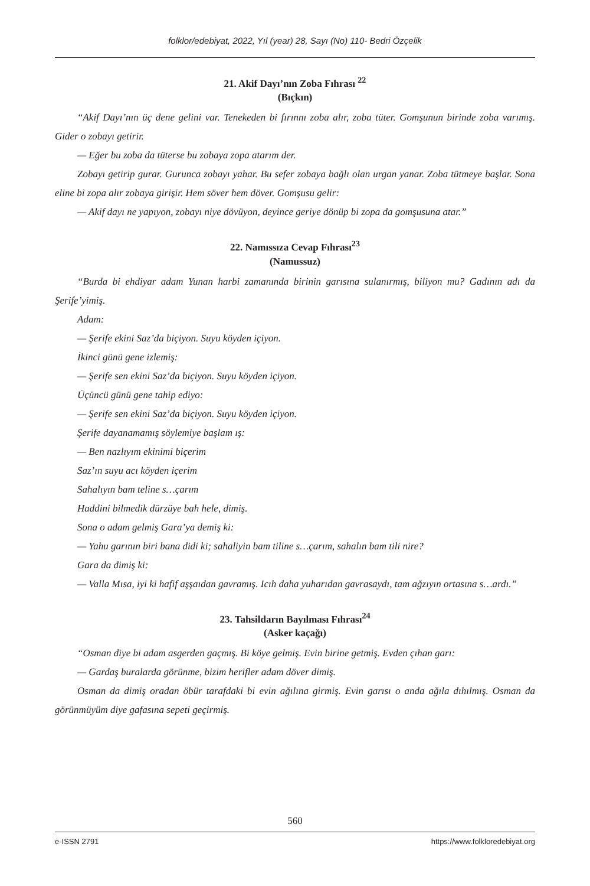folklor/edebiyat, 2022, Yıl (year) 28, Sayı (No) 110- Bedri Özçelik
21. Akif Dayı’nın Zoba Fıhrası <sup>22</sup>
(Bıçkın)
“Akif Dayı’nın üç dene gelini var. Tenekeden bi fırınnı zoba alır, zoba tüter. Gomşunun birinde zoba varımış. Gider o zobayı getirir.
— Eğer bu zoba da tüterse bu zobaya zopa atarım der.
Zobayı getirip gurar. Gurunca zobayı yahar. Bu sefer zobaya bağlı olan urgan yanar. Zoba tütmeye başlar. Sona eline bi zopa alır zobaya girişir. Hem söver hem döver. Gomşusu gelir:
— Akif dayı ne yapıyon, zobayı niye dövüyon, deyince geriye dönüp bi zopa da gomşusuna atar.”
22. Namıssıza Cevap Fıhrası<sup>23</sup>
(Namussuz)
“Burda bi ehdiyar adam Yunan harbi zamanında birinin garısına sulanırmış, biliyon mu? Gadının adı da Şerife’yimiş.
Adam:
— Şerife ekini Saz’da biçiyon. Suyu köyden içiyon.
İkinci günü gene izlemiş:
— Şerife sen ekini Saz’da biçiyon. Suyu köyden içiyon.
Üçüncü günü gene tahip ediyo:
— Şerife sen ekini Saz’da biçiyon. Suyu köyden içiyon.
Şerife dayanamamış söylemiye başlam ış:
— Ben nazlıyım ekinimi biçerim
Saz’ın suyu acı köyden içerim
Sahalıyın bam teline s…çarım
Haddini bilmedik dürzüye bah hele, dimiş.
Sona o adam gelmiş Gara’ya demiş ki:
— Yahu garının biri bana didi ki; sahaliyin bam tiline s…çarım, sahalın bam tili nire?
Gara da dimiş ki:
— Valla Mısa, iyi ki hafif aşşaıdan gavramış. Icıh daha yuharıdan gavrasaydı, tam ağzıyın ortasına s…ardı.”
23. Tahsildarın Bayılması Fıhrası<sup>24</sup>
(Asker kaçağı)
“Osman diye bi adam asgerden gaçmış. Bi köye gelmiş. Evin birine getmiş. Evden çıhan garı:
— Gardaş buralarda görünme, bizim herifler adam döver dimiş.
Osman da dimiş oradan öbür tarafdaki bi evin ağılına girmiş. Evin garısı o anda ağıla dıhılmış. Osman da görünmüyüm diye gafasına sepeti geçirmiş.
560
e-ISSN 2791 https://www.folkloredebiyat.org